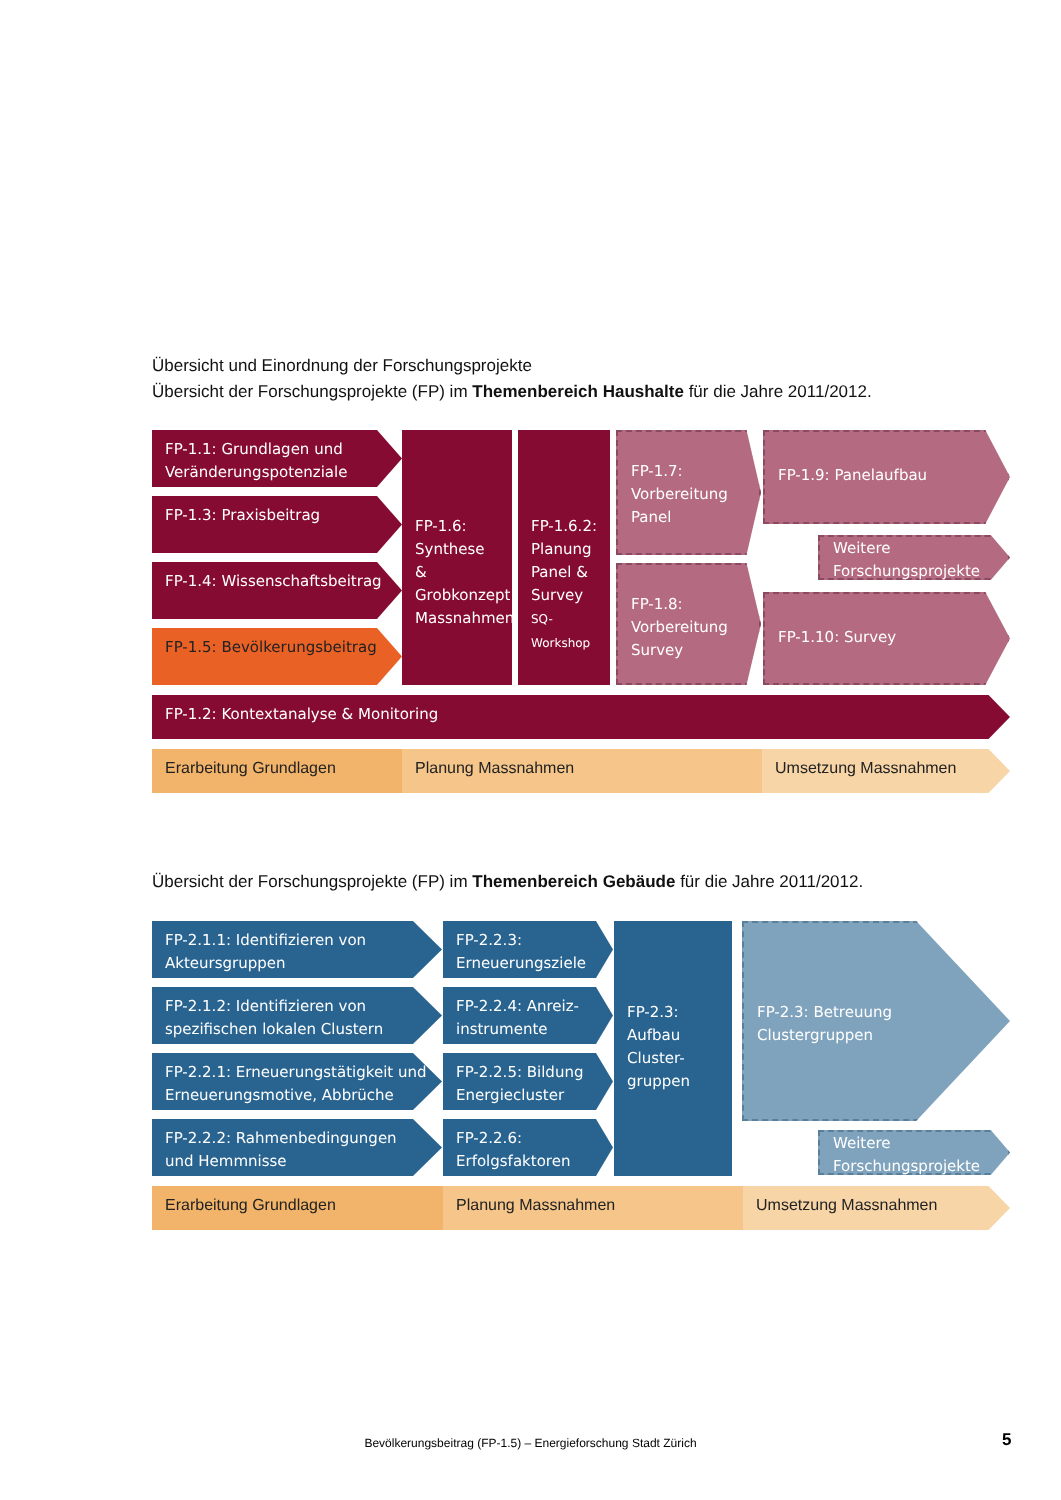Übersicht und Einordnung der Forschungsprojekte
Übersicht der Forschungsprojekte (FP) im Themenbereich Haushalte für die Jahre 2011/2012.
FP-1.1: Grundlagen und Veränderungspotenziale
FP-1.3: Praxisbeitrag
FP-1.4: Wissenschaftsbeitrag
FP-1.5: Bevölkerungsbeitrag
FP-1.6: Synthese & Grobkonzept Massnahmen
FP-1.6.2: Planung Panel & Survey
SQ-Workshop
FP-1.7: Vorbereitung Panel
FP-1.8: Vorbereitung Survey
FP-1.9: Panelaufbau
Weitere Forschungsprojekte
FP-1.10: Survey
FP-1.2: Kontextanalyse & Monitoring
Erarbeitung Grundlagen Planung Massnahmen Umsetzung Massnahmen
Übersicht der Forschungsprojekte (FP) im Themenbereich Gebäude für die Jahre 2011/2012.
FP-2.1.1: Identifizieren von Akteursgruppen
FP-2.1.2: Identifizieren von spezifischen lokalen Clustern
FP-2.2.1: Erneuerungstätigkeit und Erneuerungsmotive, Abbrüche
FP-2.2.2: Rahmenbedingungen und Hemmnisse
FP-2.2.3: Erneuerungsziele
FP-2.2.4: Anreiz-instrumente
FP-2.2.5: Bildung Energiecluster
FP-2.2.6: Erfolgsfaktoren
FP-2.3: Aufbau Cluster-gruppen
FP-2.3: Betreuung Clustergruppen
Weitere Forschungsprojekte
Erarbeitung Grundlagen Planung Massnahmen Umsetzung Massnahmen
Bevölkerungsbeitrag (FP-1.5) – Energieforschung Stadt Zürich 5